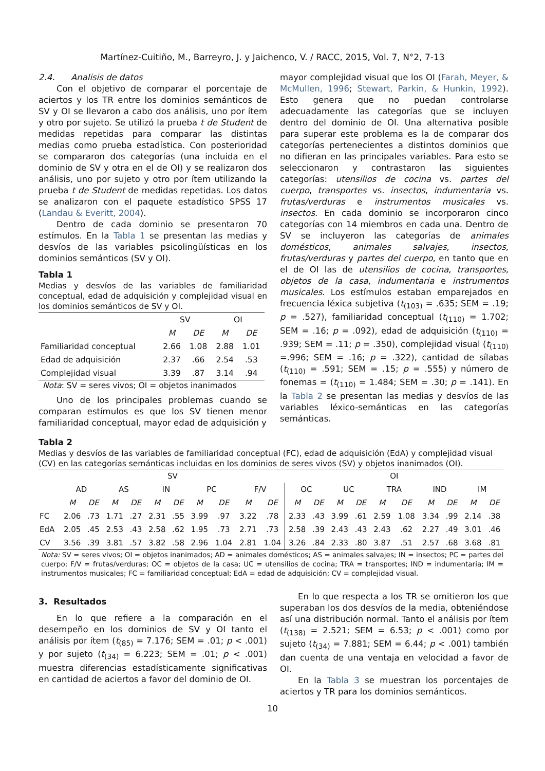Martínez-Cuitiño, M., Barreyro, J. y Jaichenco, V. / RACC, 2015, Vol. 7, N°2, 7-13
2.4. Analisis de datos
Con el objetivo de comparar el porcentaje de aciertos y los TR entre los dominios semánticos de SV y OI se llevaron a cabo dos análisis, uno por ítem y otro por sujeto. Se utilizó la prueba t de Student de medidas repetidas para comparar las distintas medias como prueba estadística. Con posterioridad se compararon dos categorías (una incluida en el dominio de SV y otra en el de OI) y se realizaron dos análisis, uno por sujeto y otro por ítem utilizando la prueba t de Student de medidas repetidas. Los datos se analizaron con el paquete estadístico SPSS 17 (Landau & Everitt, 2004).
Dentro de cada dominio se presentaron 70 estímulos. En la Tabla 1 se presentan las medias y desvíos de las variables psicolingüísticas en los dominios semánticos (SV y OI).
Tabla 1
Medias y desvíos de las variables de familiaridad conceptual, edad de adquisición y complejidad visual en los dominios semánticos de SV y OI.
| | SV | | OI | |
| | M | DE | M | DE |
| Familiaridad conceptual | 2.66 | 1.08 | 2.88 | 1.01 |
| Edad de adquisición | 2.37 | .66 | 2.54 | .53 |
| Complejidad visual | 3.39 | .87 | 3.14 | .94 |
Nota: SV = seres vivos; OI = objetos inanimados
Uno de los principales problemas cuando se comparan estímulos es que los SV tienen menor familiaridad conceptual, mayor edad de adquisición y
mayor complejidad visual que los OI (Farah, Meyer, & McMullen, 1996; Stewart, Parkin, & Hunkin, 1992). Esto genera que no puedan controlarse adecuadamente las categorías que se incluyen dentro del dominio de OI. Una alternativa posible para superar este problema es la de comparar dos categorías pertenecientes a distintos dominios que no difieran en las principales variables. Para esto se seleccionaron y contrastaron las siguientes categorías: utensilios de cocina vs. partes del cuerpo, transportes vs. insectos, indumentaria vs. frutas/verduras e instrumentos musicales vs. insectos. En cada dominio se incorporaron cinco categorías con 14 miembros en cada una. Dentro de SV se incluyeron las categorías de animales domésticos, animales salvajes, insectos, frutas/verduras y partes del cuerpo, en tanto que en el de OI las de utensilios de cocina, transportes, objetos de la casa, indumentaria e instrumentos musicales. Los estímulos estaban emparejados en frecuencia léxica subjetiva (t<sub>(103)</sub> = .635; SEM = .19; p = .527), familiaridad conceptual (t<sub>(110)</sub> = 1.702; SEM = .16; p = .092), edad de adquisición (t<sub>(110)</sub> = .939; SEM = .11; p = .350), complejidad visual (t<sub>(110)</sub> =.996; SEM = .16; p = .322), cantidad de sílabas (t<sub>(110)</sub> = .591; SEM = .15; p = .555) y número de fonemas = (t<sub>(110)</sub> = 1.484; SEM = .30; p = .141). En la Tabla 2 se presentan las medias y desvíos de las variables léxico-semánticas en las categorías semánticas.
Tabla 2
Medias y desvíos de las variables de familiaridad conceptual (FC), edad de adquisición (EdA) y complejidad visual (CV) en las categorías semánticas incluidas en los dominios de seres vivos (SV) y objetos inanimados (OI).
| | SV | | | | | | | | | | OI | | | | | | | | | |
| | AD | | AS | | IN | | PC | | F/V | | OC | | UC | | TRA | | IND | | IM | |
| | M | DE | M | DE | M | DE | M | DE | M | DE | M | DE | M | DE | M | DE | M | DE | M | DE |
| FC | 2.06 | .73 | 1.71 | .27 | 2.31 | .55 | 3.99 | .97 | 3.22 | .78 | 2.33 | .43 | 3.99 | .61 | 2.59 | 1.08 | 3.34 | .99 | 2.14 | .38 |
| EdA | 2.05 | .45 | 2.53 | .43 | 2.58 | .62 | 1.95 | .73 | 2.71 | .73 | 2.58 | .39 | 2.43 | .43 | 2.43 | .62 | 2.27 | .49 | 3.01 | .46 |
| CV | 3.56 | .39 | 3.81 | .57 | 3.82 | .58 | 2.96 | 1.04 | 2.81 | 1.04 | 3.26 | .84 | 2.33 | .80 | 3.87 | .51 | 2.57 | .68 | 3.68 | .81 |
Nota: SV = seres vivos; OI = objetos inanimados; AD = animales domésticos; AS = animales salvajes; IN = insectos; PC = partes del cuerpo; F/V = frutas/verduras; OC = objetos de la casa; UC = utensilios de cocina; TRA = transportes; IND = indumentaria; IM = instrumentos musicales; FC = familiaridad conceptual; EdA = edad de adquisición; CV = complejidad visual.
3. Resultados
En lo que refiere a la comparación en el desempeño en los dominios de SV y OI tanto el análisis por ítem (t<sub>(85)</sub> = 7.176; SEM = .01; p < .001) y por sujeto (t<sub>(34)</sub> = 6.223; SEM = .01; p < .001) muestra diferencias estadísticamente significativas en cantidad de aciertos a favor del dominio de OI.
En lo que respecta a los TR se omitieron los que superaban los dos desvíos de la media, obteniéndose así una distribución normal. Tanto el análisis por ítem (t<sub>(138)</sub> = 2.521; SEM = 6.53; p < .001) como por sujeto (t<sub>(34)</sub> = 7.881; SEM = 6.44; p < .001) también dan cuenta de una ventaja en velocidad a favor de OI.
En la Tabla 3 se muestran los porcentajes de aciertos y TR para los dominios semánticos.
10